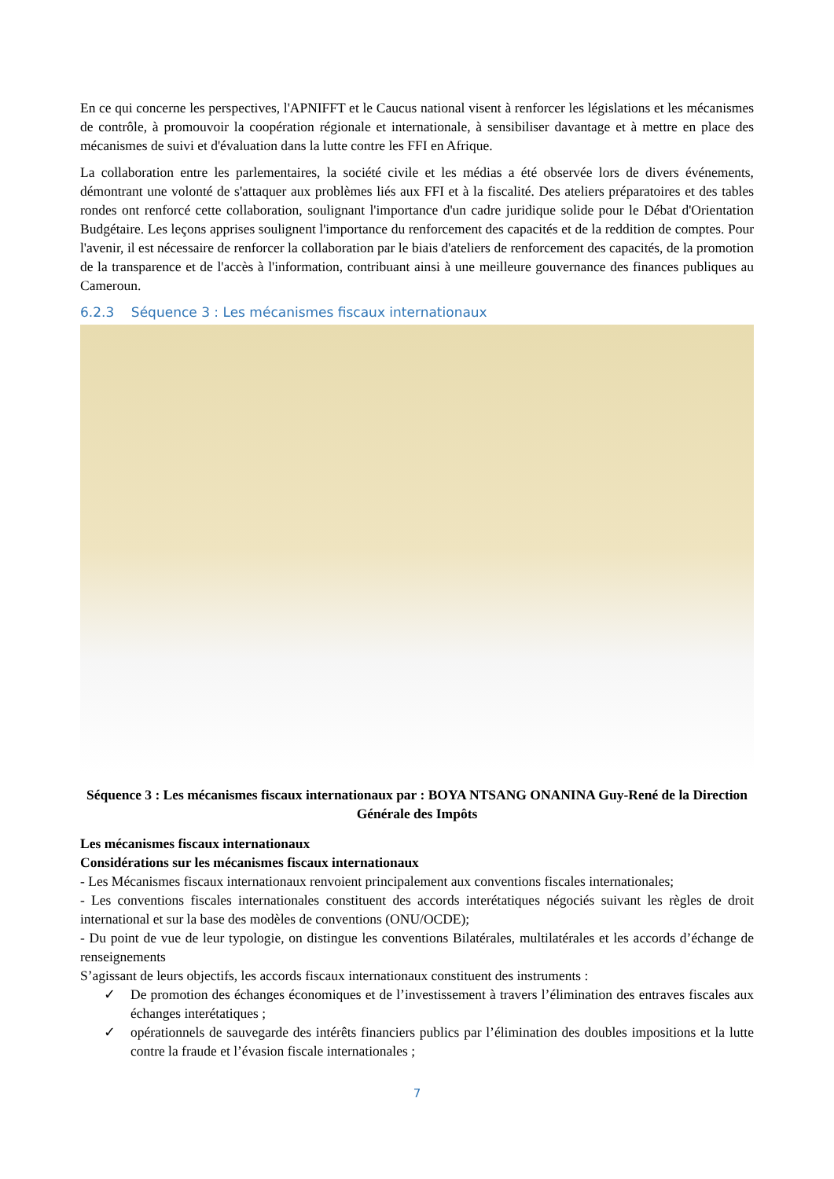En ce qui concerne les perspectives, l'APNIFFT et le Caucus national visent à renforcer les législations et les mécanismes de contrôle, à promouvoir la coopération régionale et internationale, à sensibiliser davantage et à mettre en place des mécanismes de suivi et d'évaluation dans la lutte contre les FFI en Afrique.
La collaboration entre les parlementaires, la société civile et les médias a été observée lors de divers événements, démontrant une volonté de s'attaquer aux problèmes liés aux FFI et à la fiscalité. Des ateliers préparatoires et des tables rondes ont renforcé cette collaboration, soulignant l'importance d'un cadre juridique solide pour le Débat d'Orientation Budgétaire. Les leçons apprises soulignent l'importance du renforcement des capacités et de la reddition de comptes. Pour l'avenir, il est nécessaire de renforcer la collaboration par le biais d'ateliers de renforcement des capacités, de la promotion de la transparence et de l'accès à l'information, contribuant ainsi à une meilleure gouvernance des finances publiques au Cameroun.
6.2.3 Séquence 3 : Les mécanismes fiscaux internationaux
Séquence 3 : Les mécanismes fiscaux internationaux par : BOYA NTSANG ONANINA Guy-René de la Direction Générale des Impôts
Les mécanismes fiscaux internationaux
Considérations sur les mécanismes fiscaux internationaux
- Les Mécanismes fiscaux internationaux renvoient principalement aux conventions fiscales internationales;
- Les conventions fiscales internationales constituent des accords interétatiques négociés suivant les règles de droit international et sur la base des modèles de conventions (ONU/OCDE);
- Du point de vue de leur typologie, on distingue les conventions Bilatérales, multilatérales et les accords d’échange de renseignements
S’agissant de leurs objectifs, les accords fiscaux internationaux constituent des instruments :
✓ De promotion des échanges économiques et de l’investissement à travers l’élimination des entraves fiscales aux échanges interétatiques ;
✓ opérationnels de sauvegarde des intérêts financiers publics par l’élimination des doubles impositions et la lutte contre la fraude et l’évasion fiscale internationales ;
7